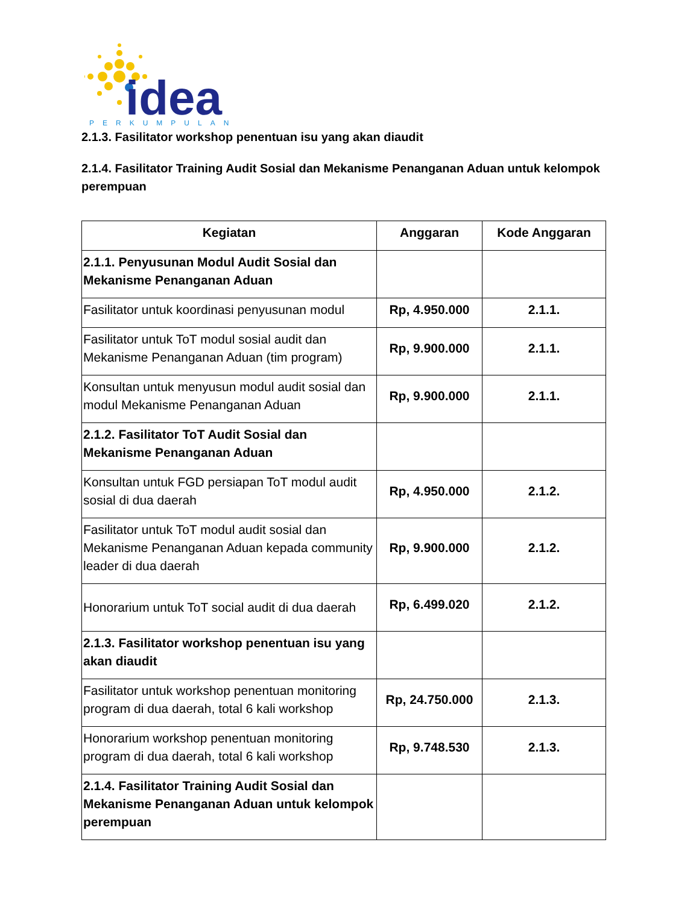idea
PERKUMPULAN
2.1.3. Fasilitator workshop penentuan isu yang akan diaudit
2.1.4. Fasilitator Training Audit Sosial dan Mekanisme Penanganan Aduan untuk kelompok perempuan
| Kegiatan | Anggaran | Kode Anggaran |
| --- | --- | --- |
| 2.1.1. Penyusunan Modul Audit Sosial dan Mekanisme Penanganan Aduan | | |
| Fasilitator untuk koordinasi penyusunan modul | Rp, 4.950.000 | 2.1.1. |
| Fasilitator untuk ToT modul sosial audit dan Mekanisme Penanganan Aduan (tim program) | Rp, 9.900.000 | 2.1.1. |
| Konsultan untuk menyusun modul audit sosial dan modul Mekanisme Penanganan Aduan | Rp, 9.900.000 | 2.1.1. |
| 2.1.2. Fasilitator ToT Audit Sosial dan Mekanisme Penanganan Aduan | | |
| Konsultan untuk FGD persiapan ToT modul audit sosial di dua daerah | Rp, 4.950.000 | 2.1.2. |
| Fasilitator untuk ToT modul audit sosial dan Mekanisme Penanganan Aduan kepada community leader di dua daerah | Rp, 9.900.000 | 2.1.2. |
| Honorarium untuk ToT social audit di dua daerah | Rp, 6.499.020 | 2.1.2. |
| 2.1.3. Fasilitator workshop penentuan isu yang akan diaudit | | |
| Fasilitator untuk workshop penentuan monitoring program di dua daerah, total 6 kali workshop | Rp, 24.750.000 | 2.1.3. |
| Honorarium workshop penentuan monitoring program di dua daerah, total 6 kali workshop | Rp, 9.748.530 | 2.1.3. |
| 2.1.4. Fasilitator Training Audit Sosial dan Mekanisme Penanganan Aduan untuk kelompok perempuan | | |